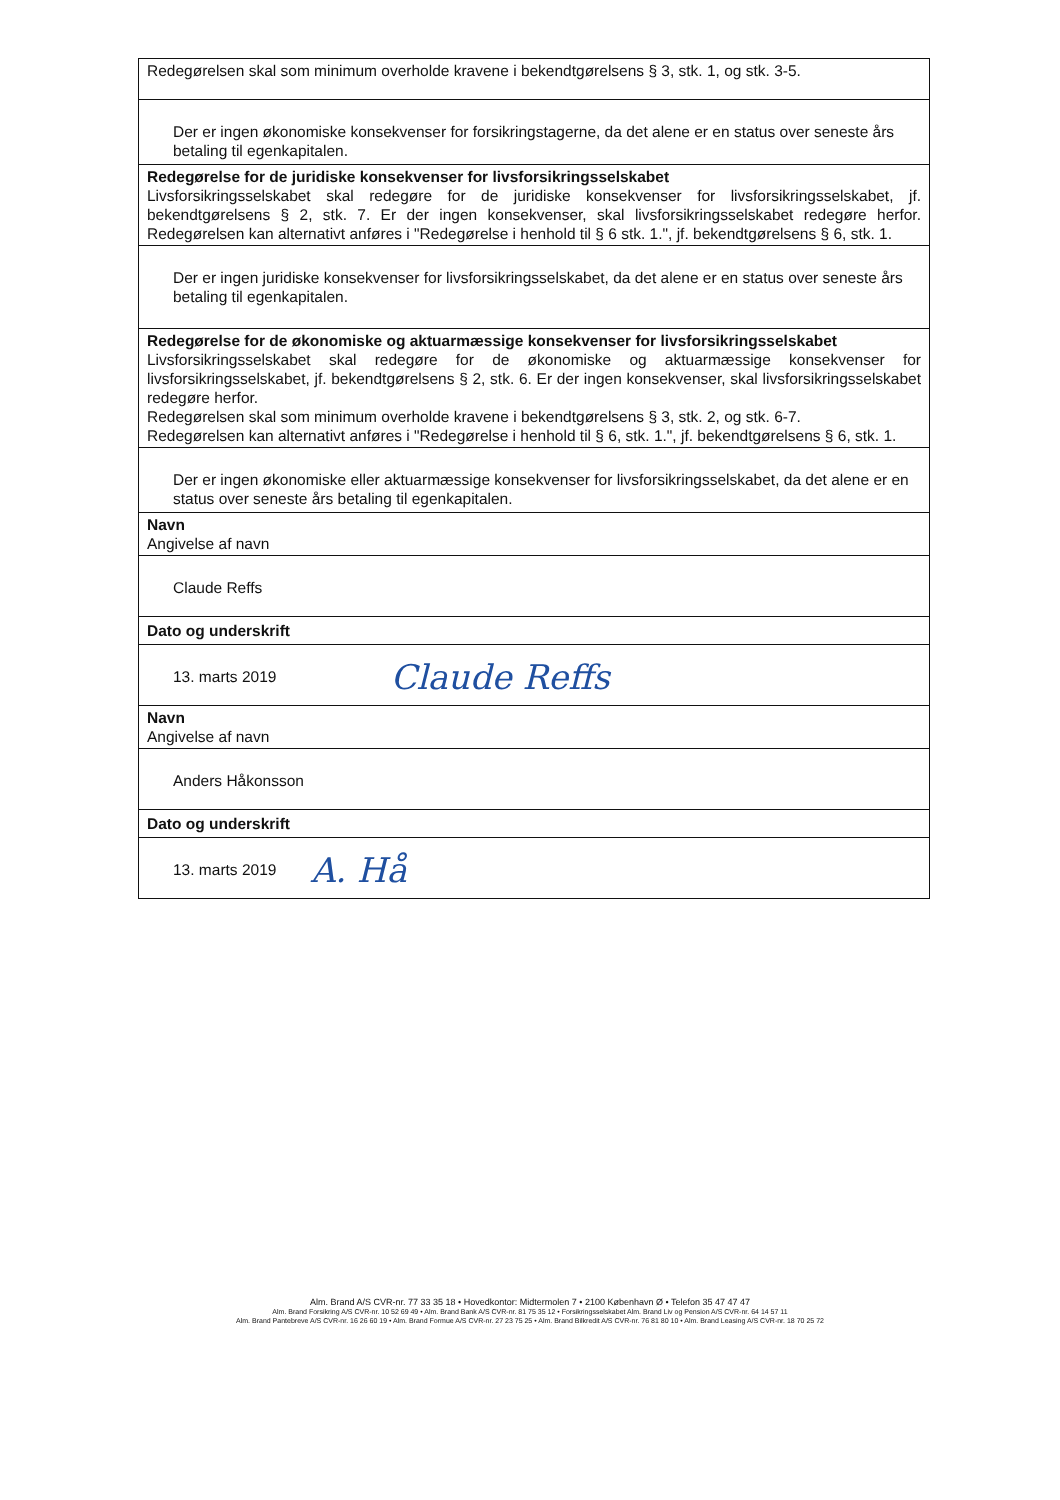| Redegørelsen skal som minimum overholde kravene i bekendtgørelsens § 3, stk. 1, og stk. 3-5. |
| Der er ingen økonomiske konsekvenser for forsikringstagerne, da det alene er en status over seneste års betaling til egenkapitalen. |
| Redegørelse for de juridiske konsekvenser for livsforsikringsselskabet Livsforsikringsselskabet skal redegøre for de juridiske konsekvenser for livsforsikringsselskabet, jf. bekendtgørelsens § 2, stk. 7. Er der ingen konsekvenser, skal livsforsikringsselskabet redegøre herfor. Redegørelsen kan alternativt anføres i "Redegørelse i henhold til § 6 stk. 1.", jf. bekendtgørelsens § 6, stk. 1. |
| Der er ingen juridiske konsekvenser for livsforsikringsselskabet, da det alene er en status over seneste års betaling til egenkapitalen. |
| Redegørelse for de økonomiske og aktuarmæssige konsekvenser for livsforsikringsselskabet Livsforsikringsselskabet skal redegøre for de økonomiske og aktuarmæssige konsekvenser for livsforsikringsselskabet, jf. bekendtgørelsens § 2, stk. 6. Er der ingen konsekvenser, skal livsforsikringsselskabet redegøre herfor. Redegørelsen skal som minimum overholde kravene i bekendtgørelsens § 3, stk. 2, og stk. 6-7. Redegørelsen kan alternativt anføres i "Redegørelse i henhold til § 6, stk. 1.", jf. bekendtgørelsens § 6, stk. 1. |
| Der er ingen økonomiske eller aktuarmæssige konsekvenser for livsforsikringsselskabet, da det alene er en status over seneste års betaling til egenkapitalen. |
| Navn Angivelse af navn |
| Claude Reffs |
| Dato og underskrift |
| 13. marts 2019 Claude Reffs |
| Navn Angivelse af navn |
| Anders Håkonsson |
| Dato og underskrift |
| 13. marts 2019 A. Hå |
Alm. Brand A/S CVR-nr. 77 33 35 18 • Hovedkontor: Midtermolen 7 • 2100 København Ø • Telefon 35 47 47 47
Alm. Brand Forsikring A/S CVR-nr. 10 52 69 49 • Alm. Brand Bank A/S CVR-nr. 81 75 35 12 • Forsikringsselskabet Alm. Brand Liv og Pension A/S CVR-nr. 64 14 57 11
Alm. Brand Pantebreve A/S CVR-nr. 16 26 60 19 • Alm. Brand Formue A/S CVR-nr. 27 23 75 25 • Alm. Brand Bilkredit A/S CVR-nr. 76 81 80 10 • Alm. Brand Leasing A/S CVR-nr. 18 70 25 72